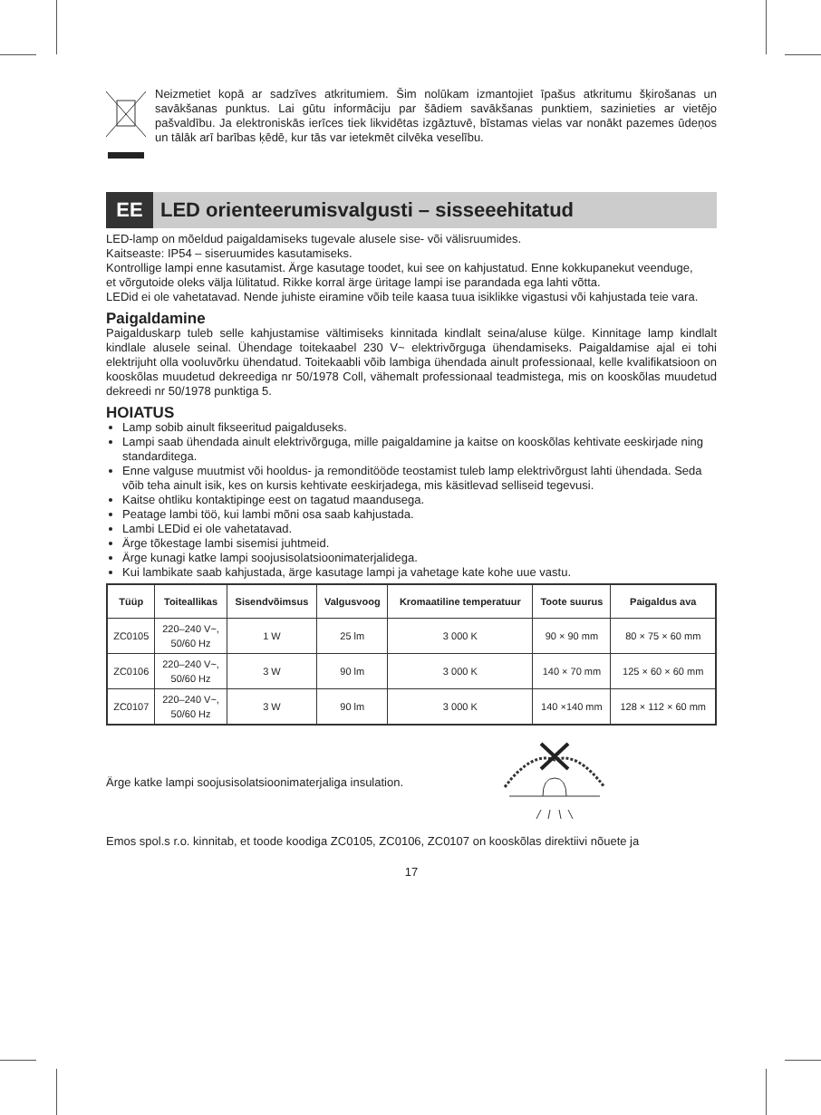Neizmetiet kopā ar sadzīves atkritumiem. Šim nolūkam izmantojiet īpašus atkritumu šķirošanas un savākšanas punktus. Lai gūtu informāciju par šādiem savākšanas punktiem, sazinieties ar vietējo pašvaldību. Ja elektroniskās ierīces tiek likvidētas izgāztuvē, bīstamas vielas var nonākt pazemes ūdeņos un tālāk arī barības ķēdē, kur tās var ietekmēt cilvēka veselību.
EE
LED orienteerumisvalgusti – sisseeehitatud
LED-lamp on mõeldud paigaldamiseks tugevale alusele sise- või välisruumides.
Kaitseaste: IP54 – siseruumides kasutamiseks.
Kontrollige lampi enne kasutamist. Ärge kasutage toodet, kui see on kahjustatud. Enne kokkupanekut veenduge,
et võrgutoide oleks välja lülitatud. Rikke korral ärge üritage lampi ise parandada ega lahti võtta.
LEDid ei ole vahetatavad. Nende juhiste eiramine võib teile kaasa tuua isiklikke vigastusi või kahjustada teie vara.
Paigaldamine
Paigalduskarp tuleb selle kahjustamise vältimiseks kinnitada kindlalt seina/aluse külge. Kinnitage lamp kindlalt kindlale alusele seinal. Ühendage toitekaabel 230 V~ elektrivõrguga ühendamiseks. Paigaldamise ajal ei tohi elektrijuht olla vooluvõrku ühendatud. Toitekaabli võib lambiga ühendada ainult professio­naal, kelle kvalifikatsioon on kooskõlas muudetud dekreediga nr 50/1978 Coll, vähemalt professionaal teadmistega, mis on kooskõlas muudetud dekreedi nr 50/1978 punktiga 5.
HOIATUS
Lamp sobib ainult fikseeritud paigalduseks.
Lampi saab ühendada ainult elektrivõrguga, mille paigaldamine ja kaitse on kooskõlas kehtivate eeskirjade ning standarditega.
Enne valguse muutmist või hooldus- ja remonditööde teostamist tuleb lamp elektrivõrgust lahti ühendada. Seda võib teha ainult isik, kes on kursis kehtivate eeskirjadega, mis käsitlevad selliseid tegevusi.
Kaitse ohtliku kontaktipinge eest on tagatud maandusega.
Peatage lambi töö, kui lambi mõni osa saab kahjustada.
Lambi LEDid ei ole vahetatavad.
Ärge tõkestage lambi sisemisi juhtmeid.
Ärge kunagi katke lampi soojusisolatsioonimaterjalidega.
Kui lambikate saab kahjustada, ärge kasutage lampi ja vahetage kate kohe uue vastu.
| Tüüp | Toiteallikas | Sisendvõim­sus | Valgusvoog | Kromaatiline temperatuur | Toote suurus | Paigaldus ava |
| --- | --- | --- | --- | --- | --- | --- |
| ZC0105 | 220–240 V~, 50/60 Hz | 1 W | 25 lm | 3 000 K | 90 × 90 mm | 80 × 75 × 60 mm |
| ZC0106 | 220–240 V~, 50/60 Hz | 3 W | 90 lm | 3 000 K | 140 × 70 mm | 125 × 60 × 60 mm |
| ZC0107 | 220–240 V~, 50/60 Hz | 3 W | 90 lm | 3 000 K | 140 ×140 mm | 128 × 112 × 60 mm |
Ärge katke lampi soojusisolatsioonimaterjaliga insulation.
Emos spol.s r.o. kinnitab, et toode koodiga ZC0105, ZC0106, ZC0107 on kooskõlas direktiivi nõuete ja
17